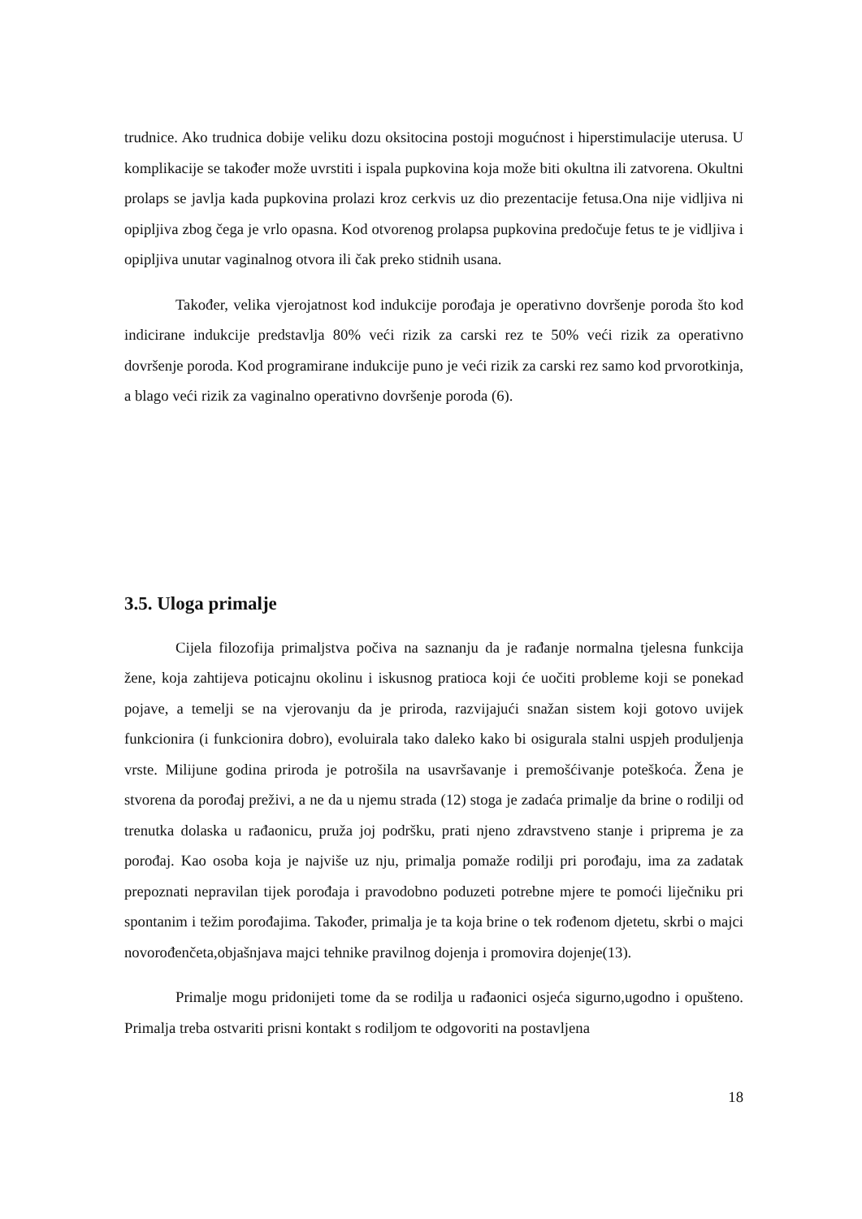trudnice. Ako trudnica dobije veliku dozu oksitocina postoji mogućnost i hiperstimulacije uterusa. U komplikacije se također može uvrstiti i ispala pupkovina koja može biti okultna ili zatvorena. Okultni prolaps se javlja kada pupkovina prolazi kroz cerkvis uz dio prezentacije fetusa.Ona nije vidljiva ni opipljiva zbog čega je vrlo opasna. Kod otvorenog prolapsa pupkovina predočuje fetus te je vidljiva i opipljiva unutar vaginalnog otvora ili čak preko stidnih usana.
Također, velika vjerojatnost kod indukcije porođaja je operativno dovršenje poroda što kod indicirane indukcije predstavlja 80% veći rizik za carski rez te 50% veći rizik za operativno dovršenje poroda. Kod programirane indukcije puno je veći rizik za carski rez samo kod prvorotkinja, a blago veći rizik za vaginalno operativno dovršenje poroda (6).
3.5. Uloga primalje
Cijela filozofija primaljstva počiva na saznanju da je rađanje normalna tjelesna funkcija žene, koja zahtijeva poticajnu okolinu i iskusnog pratioca koji će uočiti probleme koji se ponekad pojave, a temelji se na vjerovanju da je priroda, razvijajući snažan sistem koji gotovo uvijek funkcionira (i funkcionira dobro), evoluirala tako daleko kako bi osigurala stalni uspjeh produljenja vrste. Milijune godina priroda je potrošila na usavršavanje i premošćivanje poteškoća. Žena je stvorena da porođaj preživi, a ne da u njemu strada (12) stoga je zadaća primalje da brine o rodilji od trenutka dolaska u rađaonicu, pruža joj podršku, prati njeno zdravstveno stanje i priprema je za porođaj. Kao osoba koja je najviše uz nju, primalja pomaže rodilji pri porođaju, ima za zadatak prepoznati nepravilan tijek porođaja i pravodobno poduzeti potrebne mjere te pomoći liječniku pri spontanim i težim porođajima. Također, primalja je ta koja brine o tek rođenom djetetu, skrbi o majci novorođenčeta,objašnjava majci tehnike pravilnog dojenja i promovira dojenje(13).
Primalje mogu pridonijeti tome da se rodilja u rađaonici osjeća sigurno,ugodno i opušteno. Primalja treba ostvariti prisni kontakt s rodiljom te odgovoriti na postavljena
18